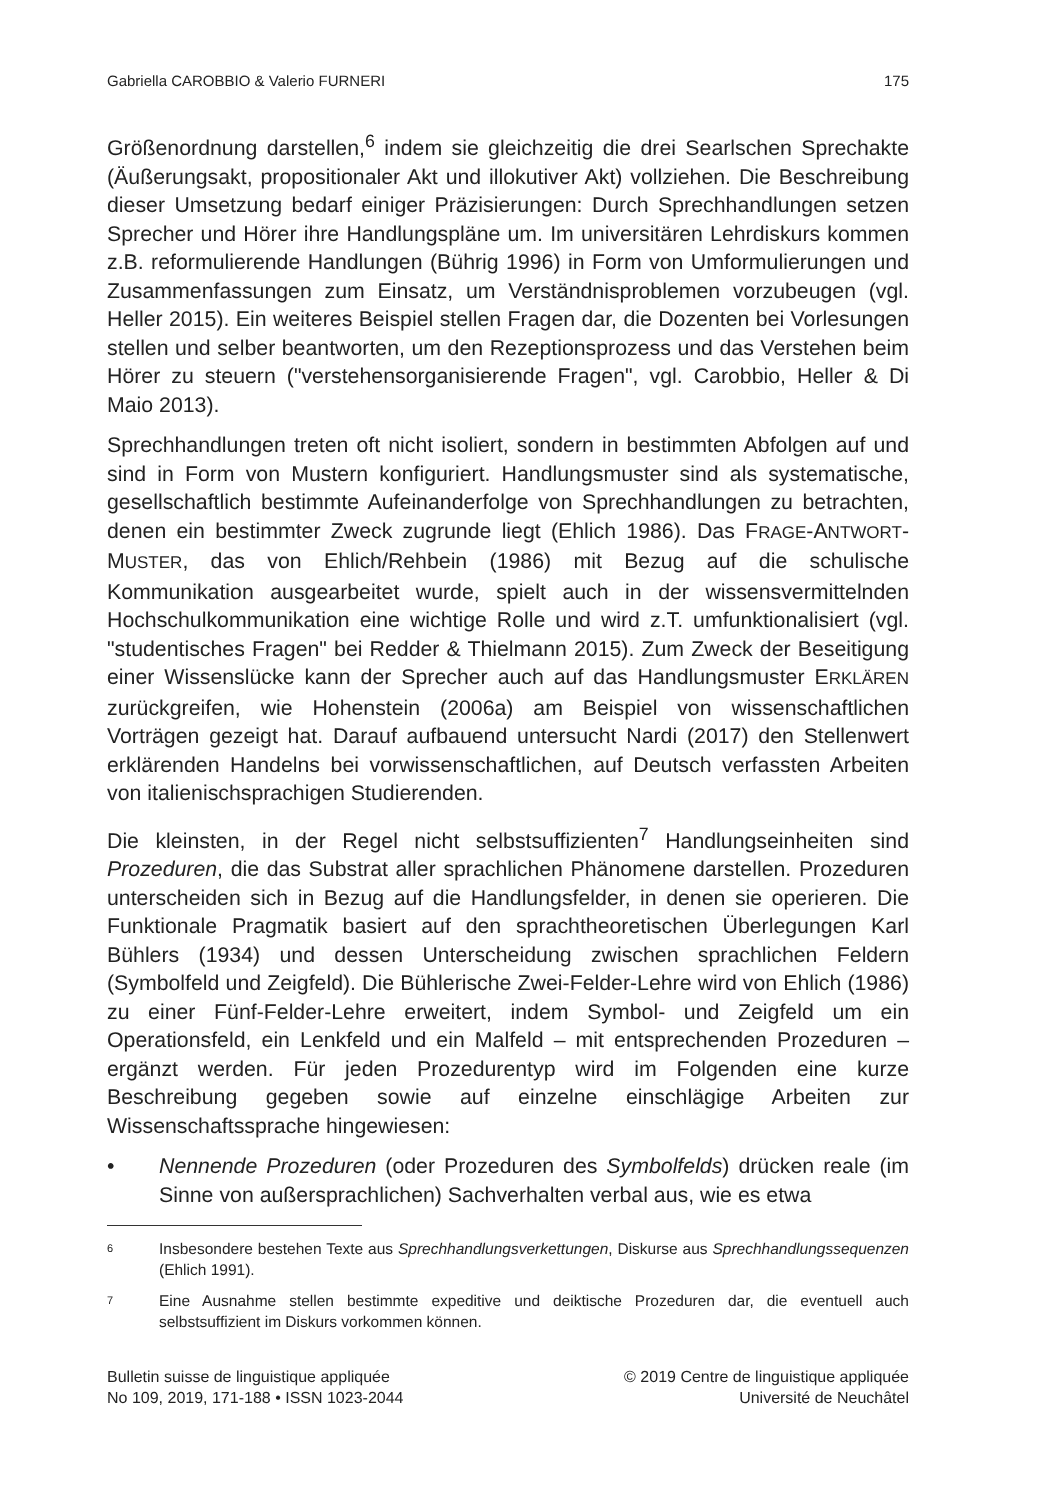Gabriella CAROBBIO & Valerio FURNERI 175
Größenordnung darstellen,<sup>6</sup> indem sie gleichzeitig die drei Searlschen Sprechakte (Äußerungsakt, propositionaler Akt und illokutiver Akt) vollziehen. Die Beschreibung dieser Umsetzung bedarf einiger Präzisierungen: Durch Sprechhandlungen setzen Sprecher und Hörer ihre Handlungspläne um. Im universitären Lehrdiskurs kommen z.B. reformulierende Handlungen (Bührig 1996) in Form von Umformulierungen und Zusammenfassungen zum Einsatz, um Verständnisproblemen vorzubeugen (vgl. Heller 2015). Ein weiteres Beispiel stellen Fragen dar, die Dozenten bei Vorlesungen stellen und selber beantworten, um den Rezeptionsprozess und das Verstehen beim Hörer zu steuern ("verstehensorganisierende Fragen", vgl. Carobbio, Heller & Di Maio 2013).
Sprechhandlungen treten oft nicht isoliert, sondern in bestimmten Abfolgen auf und sind in Form von Mustern konfiguriert. Handlungsmuster sind als systematische, gesellschaftlich bestimmte Aufeinanderfolge von Sprechhandlungen zu betrachten, denen ein bestimmter Zweck zugrunde liegt (Ehlich 1986). Das FRAGE-ANTWORT-MUSTER, das von Ehlich/Rehbein (1986) mit Bezug auf die schulische Kommunikation ausgearbeitet wurde, spielt auch in der wissensvermittelnden Hochschulkommunikation eine wichtige Rolle und wird z.T. umfunktionalisiert (vgl. "studentisches Fragen" bei Redder & Thielmann 2015). Zum Zweck der Beseitigung einer Wissenslücke kann der Sprecher auch auf das Handlungsmuster ERKLÄREN zurückgreifen, wie Hohenstein (2006a) am Beispiel von wissenschaftlichen Vorträgen gezeigt hat. Darauf aufbauend untersucht Nardi (2017) den Stellenwert erklärenden Handelns bei vorwissenschaftlichen, auf Deutsch verfassten Arbeiten von italienischsprachigen Studierenden.
Die kleinsten, in der Regel nicht selbstsuffizienten<sup>7</sup> Handlungseinheiten sind Prozeduren, die das Substrat aller sprachlichen Phänomene darstellen. Prozeduren unterscheiden sich in Bezug auf die Handlungsfelder, in denen sie operieren. Die Funktionale Pragmatik basiert auf den sprachtheoretischen Überlegungen Karl Bühlers (1934) und dessen Unterscheidung zwischen sprachlichen Feldern (Symbolfeld und Zeigfeld). Die Bühlerische Zwei-Felder-Lehre wird von Ehlich (1986) zu einer Fünf-Felder-Lehre erweitert, indem Symbol- und Zeigfeld um ein Operationsfeld, ein Lenkfeld und ein Malfeld – mit entsprechenden Prozeduren – ergänzt werden. Für jeden Prozedurentyp wird im Folgenden eine kurze Beschreibung gegeben sowie auf einzelne einschlägige Arbeiten zur Wissenschaftssprache hingewiesen:
• Nennende Prozeduren (oder Prozeduren des Symbolfelds) drücken reale (im Sinne von außersprachlichen) Sachverhalten verbal aus, wie es etwa
6 Insbesondere bestehen Texte aus Sprechhandlungsverkettungen, Diskurse aus Sprechhandlungssequenzen (Ehlich 1991).
7 Eine Ausnahme stellen bestimmte expeditive und deiktische Prozeduren dar, die eventuell auch selbstsuffizient im Diskurs vorkommen können.
Bulletin suisse de linguistique appliquée
No 109, 2019, 171-188 • ISSN 1023-2044
© 2019 Centre de linguistique appliquée
Université de Neuchâtel